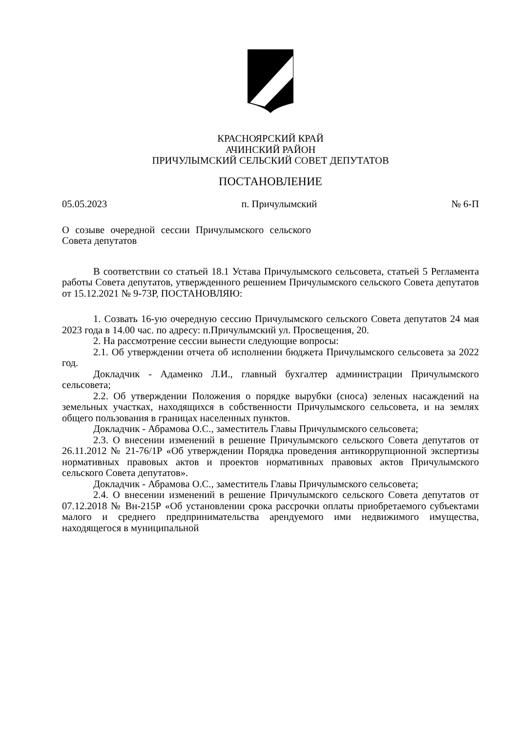КРАСНОЯРСКИЙ КРАЙ
АЧИНСКИЙ РАЙОН
ПРИЧУЛЫМСКИЙ СЕЛЬСКИЙ СОВЕТ ДЕПУТАТОВ
ПОСТАНОВЛЕНИЕ
05.05.2023 п. Причулымский № 6-П
О созыве очередной сессии Причулымского сельского Совета депутатов
В соответствии со статьей 18.1 Устава Причулымского сельсовета, статьей 5 Регламента работы Совета депутатов, утвержденного решением Причулымского сельского Совета депутатов от 15.12.2021 № 9-73Р, ПОСТАНОВЛЯЮ:
1. Созвать 16-ую очередную сессию Причулымского сельского Совета депутатов 24 мая 2023 года в 14.00 час. по адресу: п.Причулымский ул. Просвещения, 20.
2. На рассмотрение сессии вынести следующие вопросы:
2.1. Об утверждении отчета об исполнении бюджета Причулымского сельсовета за 2022 год.
Докладчик - Адаменко Л.И., главный бухгалтер администрации Причулымского сельсовета;
2.2. Об утверждении Положения о порядке вырубки (сноса) зеленых насаждений на земельных участках, находящихся в собственности Причулымского сельсовета, и на землях общего пользования в границах населенных пунктов.
Докладчик - Абрамова О.С., заместитель Главы Причулымского сельсовета;
2.3. О внесении изменений в решение Причулымского сельского Совета депутатов от 26.11.2012 № 21-76/1Р «Об утверждении Порядка проведения антикоррупционной экспертизы нормативных правовых актов и проектов нормативных правовых актов Причулымского сельского Совета депутатов».
Докладчик - Абрамова О.С., заместитель Главы Причулымского сельсовета;
2.4. О внесении изменений в решение Причулымского сельского Совета депутатов от 07.12.2018 № Вн-215Р «Об установлении срока рассрочки оплаты приобретаемого субъектами малого и среднего предпринимательства арендуемого ими недвижимого имущества, находящегося в муниципальной